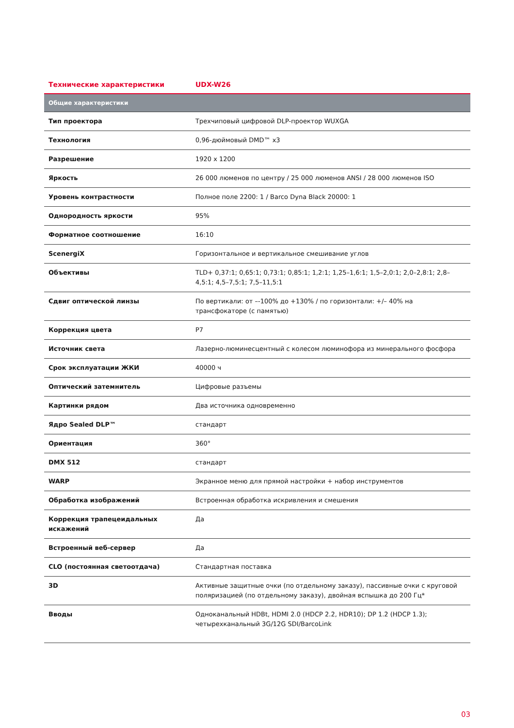| Технические характеристики | UDX-W26 |
| --- | --- |
| Общие характеристики | |
| Тип проектора | Трехчиповый цифровой DLP-проектор WUXGA |
| Технология | 0,96-дюймовый DMD™ x3 |
| Разрешение | 1920 x 1200 |
| Яркость | 26 000 люменов по центру / 25 000 люменов ANSI / 28 000 люменов ISO |
| Уровень контрастности | Полное поле 2200: 1 / Barco Dyna Black 20000: 1 |
| Однородность яркости | 95% |
| Форматное соотношение | 16:10 |
| ScenergiX | Горизонтальное и вертикальное смешивание углов |
| Объективы | TLD+ 0,37:1; 0,65:1; 0,73:1; 0,85:1; 1,2:1; 1,25–1,6:1; 1,5–2,0:1; 2,0–2,8:1; 2,8–4,5:1; 4,5–7,5:1; 7,5–11,5:1 |
| Сдвиг оптической линзы | По вертикали: от –-100% до +130% / по горизонтали: +/– 40% на трансфокаторе (с памятью) |
| Коррекция цвета | P7 |
| Источник света | Лазерно-люминесцентный с колесом люминофора из минерального фосфора |
| Срок эксплуатации ЖКИ | 40000 ч |
| Оптический затемнитель | Цифровые разъемы |
| Картинки рядом | Два источника одновременно |
| Ядро Sealed DLP™ | стандарт |
| Ориентация | 360° |
| DMX 512 | стандарт |
| WARP | Экранное меню для прямой настройки + набор инструментов |
| Обработка изображений | Встроенная обработка искривления и смешения |
| Коррекция трапецеидальных искажений | Да |
| Встроенный веб-сервер | Да |
| CLO (постоянная светоотдача) | Стандартная поставка |
| 3D | Активные защитные очки (по отдельному заказу), пассивные очки с круговой поляризацией (по отдельному заказу), двойная вспышка до 200 Гц* |
| Вводы | Одноканальный HDBt, HDMI 2.0 (HDCP 2.2, HDR10); DP 1.2 (HDCP 1.3); четырехканальный 3G/12G SDI/BarcoLink |
03